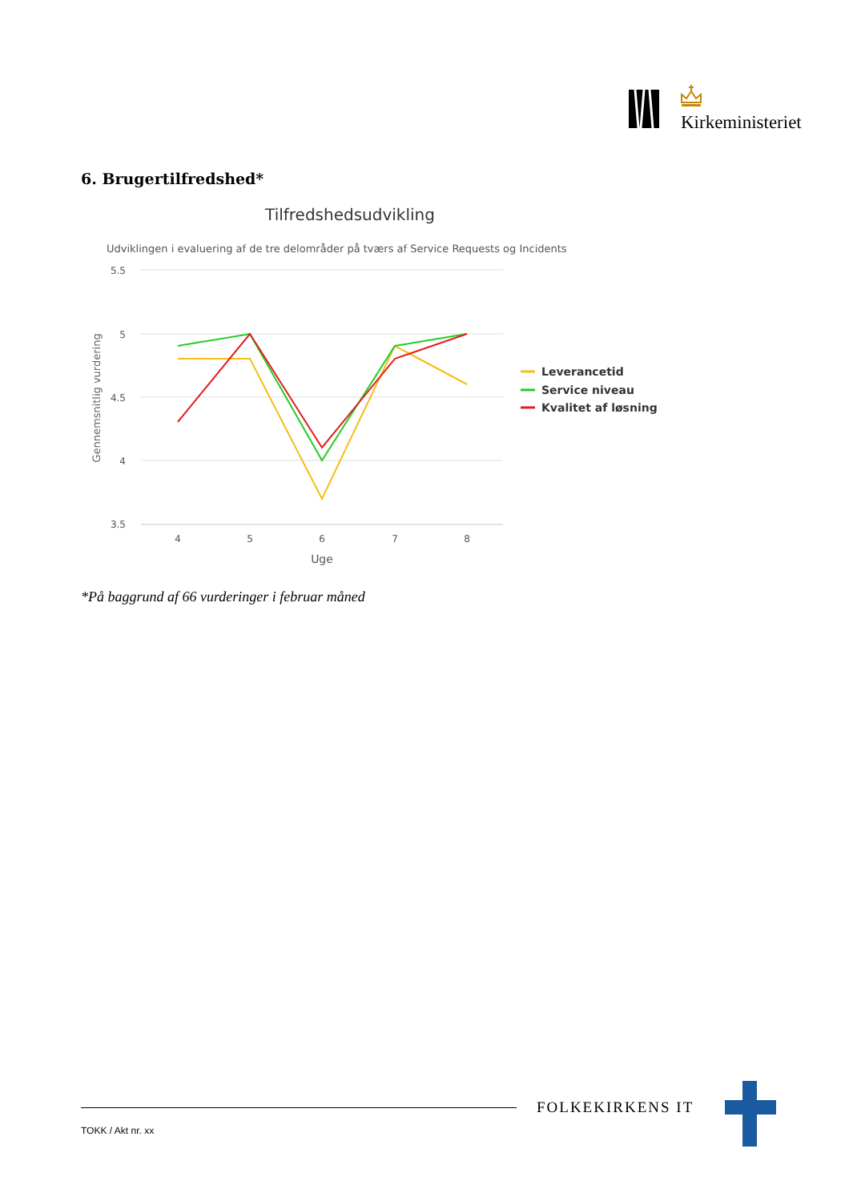Kirkeministeriet
6. Brugertilfredshed*
Tilfredshedsudvikling
Udviklingen i evaluering af de tre delområder på tværs af Service Requests og Incidents
5.5
5
4.5
4
3.5
4
5
6
7
8
Uge
Gennemsnitlig vurdering
Leverancetid
Service niveau
Kvalitet af løsning
*På baggrund af 66 vurderinger i februar måned
FOLKEKIRKENS IT
TOKK / Akt nr. xx